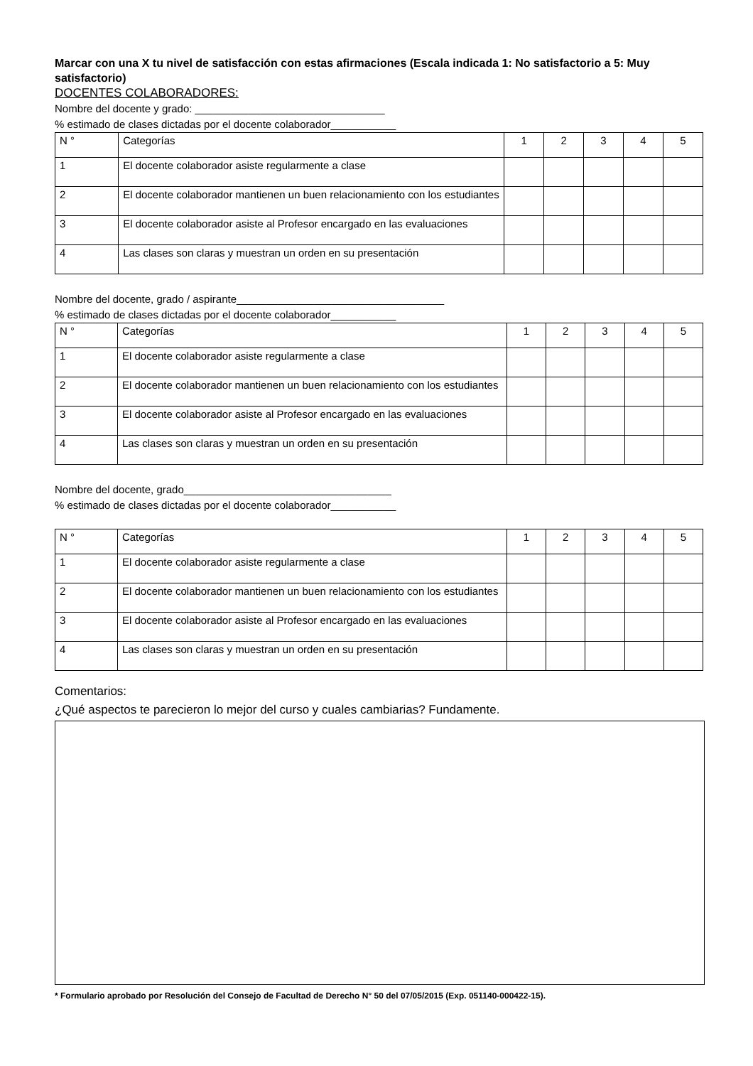Marcar con una X tu nivel de satisfacción con estas afirmaciones (Escala indicada 1: No satisfactorio a 5: Muy satisfactorio)
DOCENTES COLABORADORES:
Nombre del docente y grado: ________________________________
% estimado de clases dictadas por el docente colaborador___________
| N ° | Categorías | 1 | 2 | 3 | 4 | 5 |
| 1 | El docente colaborador asiste regularmente a clase | | | | | |
| 2 | El docente colaborador mantienen un buen relacionamiento con los estudiantes | | | | | |
| 3 | El docente colaborador asiste al Profesor encargado en las evaluaciones | | | | | |
| 4 | Las clases son claras y muestran un orden en su presentación | | | | | |
Nombre del docente, grado / aspirante___________________________________
% estimado de clases dictadas por el docente colaborador___________
| N ° | Categorías | 1 | 2 | 3 | 4 | 5 |
| 1 | El docente colaborador asiste regularmente a clase | | | | | |
| 2 | El docente colaborador mantienen un buen relacionamiento con los estudiantes | | | | | |
| 3 | El docente colaborador asiste al Profesor encargado en las evaluaciones | | | | | |
| 4 | Las clases son claras y muestran un orden en su presentación | | | | | |
Nombre del docente, grado___________________________________
% estimado de clases dictadas por el docente colaborador___________
| N ° | Categorías | 1 | 2 | 3 | 4 | 5 |
| 1 | El docente colaborador asiste regularmente a clase | | | | | |
| 2 | El docente colaborador mantienen un buen relacionamiento con los estudiantes | | | | | |
| 3 | El docente colaborador asiste al Profesor encargado en las evaluaciones | | | | | |
| 4 | Las clases son claras y muestran un orden en su presentación | | | | | |
Comentarios:
¿Qué aspectos te parecieron lo mejor del curso y cuales cambiarias? Fundamente.
* Formulario aprobado por Resolución del Consejo de Facultad de Derecho N° 50 del 07/05/2015 (Exp. 051140-000422-15).